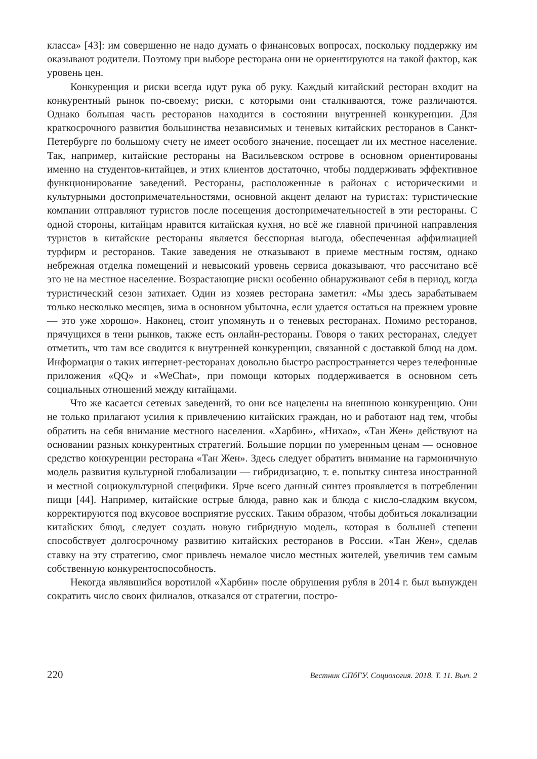класса» [43]: им совершенно не надо думать о финансовых вопросах, поскольку поддержку им оказывают родители. Поэтому при выборе ресторана они не ориентируются на такой фактор, как уровень цен.
Конкуренция и риски всегда идут рука об руку. Каждый китайский ресторан входит на конкурентный рынок по-своему; риски, с которыми они сталкиваются, тоже различаются. Однако большая часть ресторанов находится в состоянии внутренней конкуренции. Для краткосрочного развития большинства независимых и теневых китайских ресторанов в Санкт-Петербурге по большому счету не имеет особого значение, посещает ли их местное население. Так, например, китайские рестораны на Васильевском острове в основном ориентированы именно на студентов-китайцев, и этих клиентов достаточно, чтобы поддерживать эффективное функционирование заведений. Рестораны, расположенные в районах с историческими и культурными достопримечательностями, основной акцент делают на туристах: туристические компании отправляют туристов после посещения достопримечательностей в эти рестораны. С одной стороны, китайцам нравится китайская кухня, но всё же главной причиной направления туристов в китайские рестораны является бесспорная выгода, обеспеченная аффилиацией турфирм и ресторанов. Такие заведения не отказывают в приеме местным гостям, однако небрежная отделка помещений и невысокий уровень сервиса доказывают, что рассчитано всё это не на местное население. Возрастающие риски особенно обнаруживают себя в период, когда туристический сезон затихает. Один из хозяев ресторана заметил: «Мы здесь зарабатываем только несколько месяцев, зима в основном убыточна, если удается остаться на прежнем уровне — это уже хорошо». Наконец, стоит упомянуть и о теневых ресторанах. Помимо ресторанов, прячущихся в тени рынков, также есть онлайн-рестораны. Говоря о таких ресторанах, следует отметить, что там все сводится к внутренней конкуренции, связанной с доставкой блюд на дом. Информация о таких интернет-ресторанах довольно быстро распространяется через телефонные приложения «QQ» и «WeChat», при помощи которых поддерживается в основном сеть социальных отношений между китайцами.
Что же касается сетевых заведений, то они все нацелены на внешнюю конкуренцию. Они не только прилагают усилия к привлечению китайских граждан, но и работают над тем, чтобы обратить на себя внимание местного населения. «Харбин», «Нихао», «Тан Жен» действуют на основании разных конкурентных стратегий. Большие порции по умеренным ценам — основное средство конкуренции ресторана «Тан Жен». Здесь следует обратить внимание на гармоничную модель развития культурной глобализации — гибридизацию, т. е. попытку синтеза иностранной и местной социокультурной специфики. Ярче всего данный синтез проявляется в потреблении пищи [44]. Например, китайские острые блюда, равно как и блюда с кисло-сладким вкусом, корректируются под вкусовое восприятие русских. Таким образом, чтобы добиться локализации китайских блюд, следует создать новую гибридную модель, которая в большей степени способствует долгосрочному развитию китайских ресторанов в России. «Тан Жен», сделав ставку на эту стратегию, смог привлечь немалое число местных жителей, увеличив тем самым собственную конкурентоспособность.
Некогда являвшийся воротилой «Харбин» после обрушения рубля в 2014 г. был вынужден сократить число своих филиалов, отказался от стратегии, постро-
220 Вестник СПбГУ. Социология. 2018. Т. 11. Вып. 2